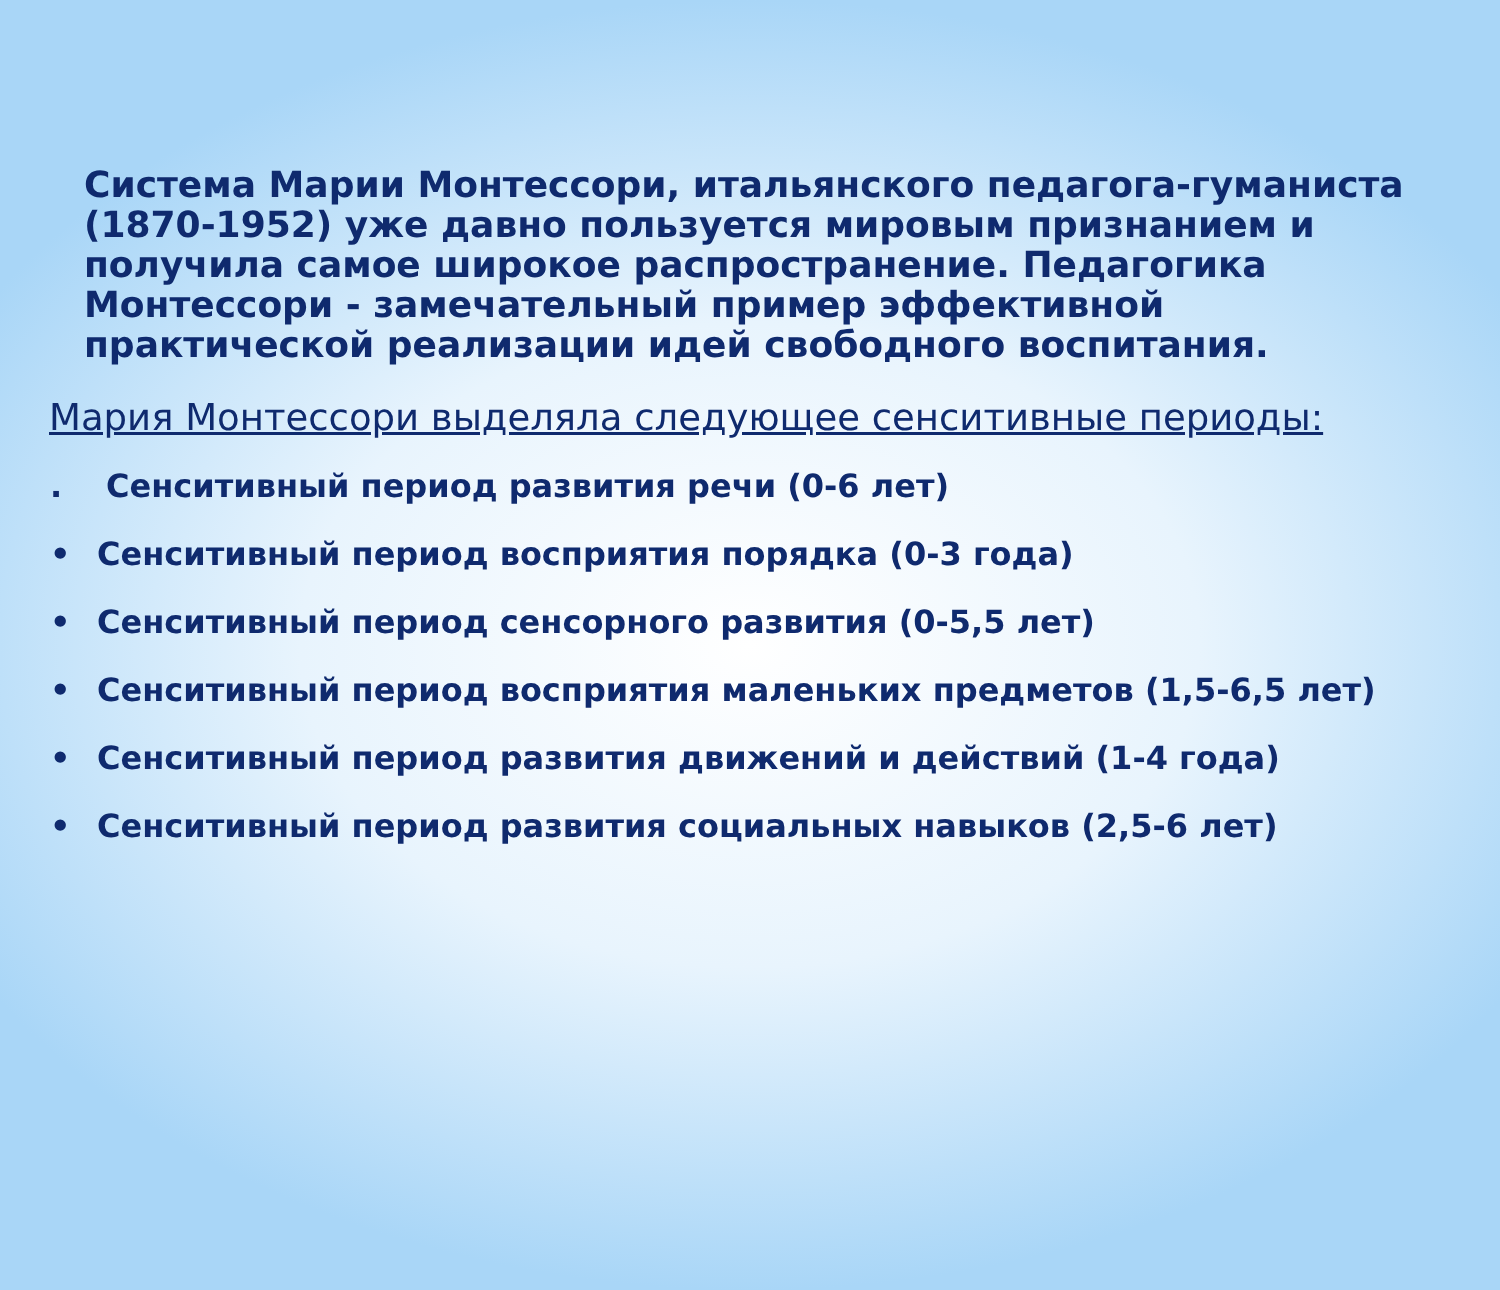Система Марии Монтессори, итальянского педагога-гуманиста (1870-1952) уже давно пользуется мировым признанием и получила самое широкое распространение. Педагогика Монтессори - замечательный пример эффективной практической реализации идей свободного воспитания.
Мария Монтессори выделяла следующее сенситивные периоды:
. Сенситивный период развития речи (0-6 лет)
• Сенситивный период восприятия порядка (0-3 года)
• Сенситивный период сенсорного развития (0-5,5 лет)
• Сенситивный период восприятия маленьких предметов (1,5-6,5 лет)
• Сенситивный период развития движений и действий (1-4 года)
• Сенситивный период развития социальных навыков (2,5-6 лет)